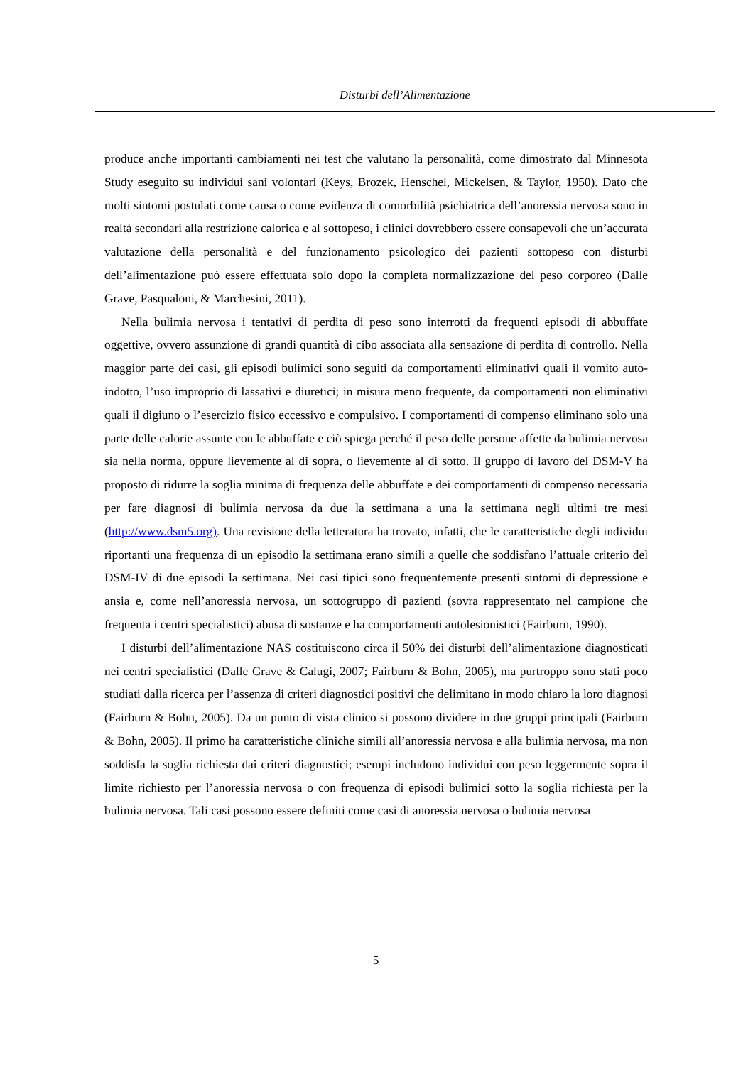Disturbi dell’Alimentazione
produce anche importanti cambiamenti nei test che valutano la personalità, come dimostrato dal Minnesota Study eseguito su individui sani volontari (Keys, Brozek, Henschel, Mickelsen, & Taylor, 1950). Dato che molti sintomi postulati come causa o come evidenza di comorbilità psichiatrica dell’anoressia nervosa sono in realtà secondari alla restrizione calorica e al sottopeso, i clinici dovrebbero essere consapevoli che un’accurata valutazione della personalità e del funzionamento psicologico dei pazienti sottopeso con disturbi dell’alimentazione può essere effettuata solo dopo la completa normalizzazione del peso corporeo (Dalle Grave, Pasqualoni, & Marchesini, 2011).
Nella bulimia nervosa i tentativi di perdita di peso sono interrotti da frequenti episodi di abbuffate oggettive, ovvero assunzione di grandi quantità di cibo associata alla sensazione di perdita di controllo. Nella maggior parte dei casi, gli episodi bulimici sono seguiti da comportamenti eliminativi quali il vomito auto-indotto, l’uso improprio di lassativi e diuretici; in misura meno frequente, da comportamenti non eliminativi quali il digiuno o l’esercizio fisico eccessivo e compulsivo. I comportamenti di compenso eliminano solo una parte delle calorie assunte con le abbuffate e ciò spiega perché il peso delle persone affette da bulimia nervosa sia nella norma, oppure lievemente al di sopra, o lievemente al di sotto. Il gruppo di lavoro del DSM-V ha proposto di ridurre la soglia minima di frequenza delle abbuffate e dei comportamenti di compenso necessaria per fare diagnosi di bulimia nervosa da due la settimana a una la settimana negli ultimi tre mesi (http://www.dsm5.org). Una revisione della letteratura ha trovato, infatti, che le caratteristiche degli individui riportanti una frequenza di un episodio la settimana erano simili a quelle che soddisfano l’attuale criterio del DSM-IV di due episodi la settimana. Nei casi tipici sono frequentemente presenti sintomi di depressione e ansia e, come nell’anoressia nervosa, un sottogruppo di pazienti (sovra rappresentato nel campione che frequenta i centri specialistici) abusa di sostanze e ha comportamenti autolesionistici (Fairburn, 1990).
I disturbi dell’alimentazione NAS costituiscono circa il 50% dei disturbi dell’alimentazione diagnosticati nei centri specialistici (Dalle Grave & Calugi, 2007; Fairburn & Bohn, 2005), ma purtroppo sono stati poco studiati dalla ricerca per l’assenza di criteri diagnostici positivi che delimitano in modo chiaro la loro diagnosi (Fairburn & Bohn, 2005). Da un punto di vista clinico si possono dividere in due gruppi principali (Fairburn & Bohn, 2005). Il primo ha caratteristiche cliniche simili all’anoressia nervosa e alla bulimia nervosa, ma non soddisfa la soglia richiesta dai criteri diagnostici; esempi includono individui con peso leggermente sopra il limite richiesto per l’anoressia nervosa o con frequenza di episodi bulimici sotto la soglia richiesta per la bulimia nervosa. Tali casi possono essere definiti come casi di anoressia nervosa o bulimia nervosa
5